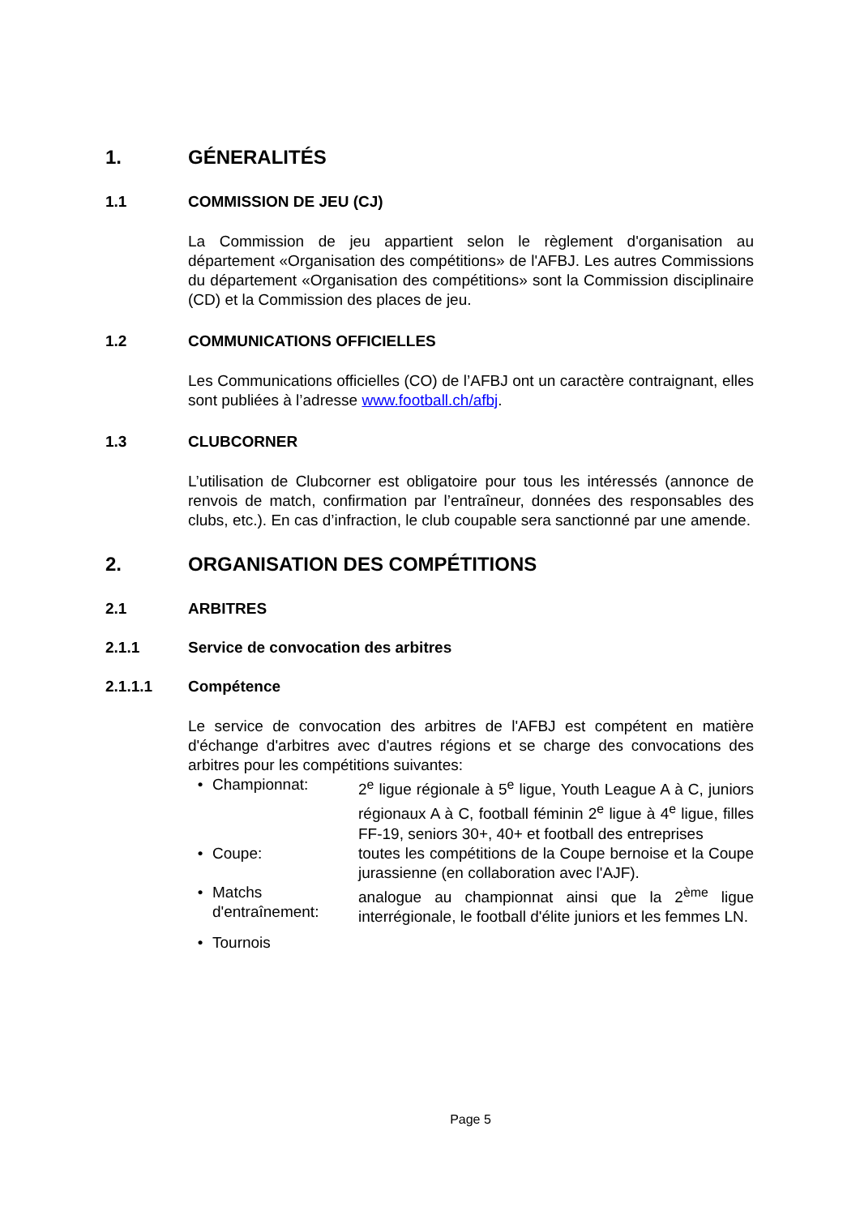1. GÉNERALITÉS
1.1 COMMISSION DE JEU (CJ)
La Commission de jeu appartient selon le règlement d'organisation au département «Organisation des compétitions» de l'AFBJ. Les autres Commissions du département «Organisation des compétitions» sont la Commission disciplinaire (CD) et la Commission des places de jeu.
1.2 COMMUNICATIONS OFFICIELLES
Les Communications officielles (CO) de l’AFBJ ont un caractère contraignant, elles sont publiées à l’adresse www.football.ch/afbj.
1.3 CLUBCORNER
L’utilisation de Clubcorner est obligatoire pour tous les intéressés (annonce de renvois de match, confirmation par l’entraîneur, données des responsables des clubs, etc.). En cas d’infraction, le club coupable sera sanctionné par une amende.
2. ORGANISATION DES COMPÉTITIONS
2.1 ARBITRES
2.1.1 Service de convocation des arbitres
2.1.1.1 Compétence
Le service de convocation des arbitres de l'AFBJ est compétent en matière d'échange d'arbitres avec d'autres régions et se charge des convocations des arbitres pour les compétitions suivantes:
• Championnat: 2<sup>e</sup> ligue régionale à 5<sup>e</sup> ligue, Youth League A à C, juniors régionaux A à C, football féminin 2<sup>e</sup> ligue à 4<sup>e</sup> ligue, filles FF-19, seniors 30+, 40+ et football des entreprises
• Coupe: toutes les compétitions de la Coupe bernoise et la Coupe jurassienne (en collaboration avec l'AJF).
• Matchs d'entraînement: analogue au championnat ainsi que la 2<sup>ème</sup> ligue interrégionale, le football d'élite juniors et les femmes LN.
• Tournois
Page 5